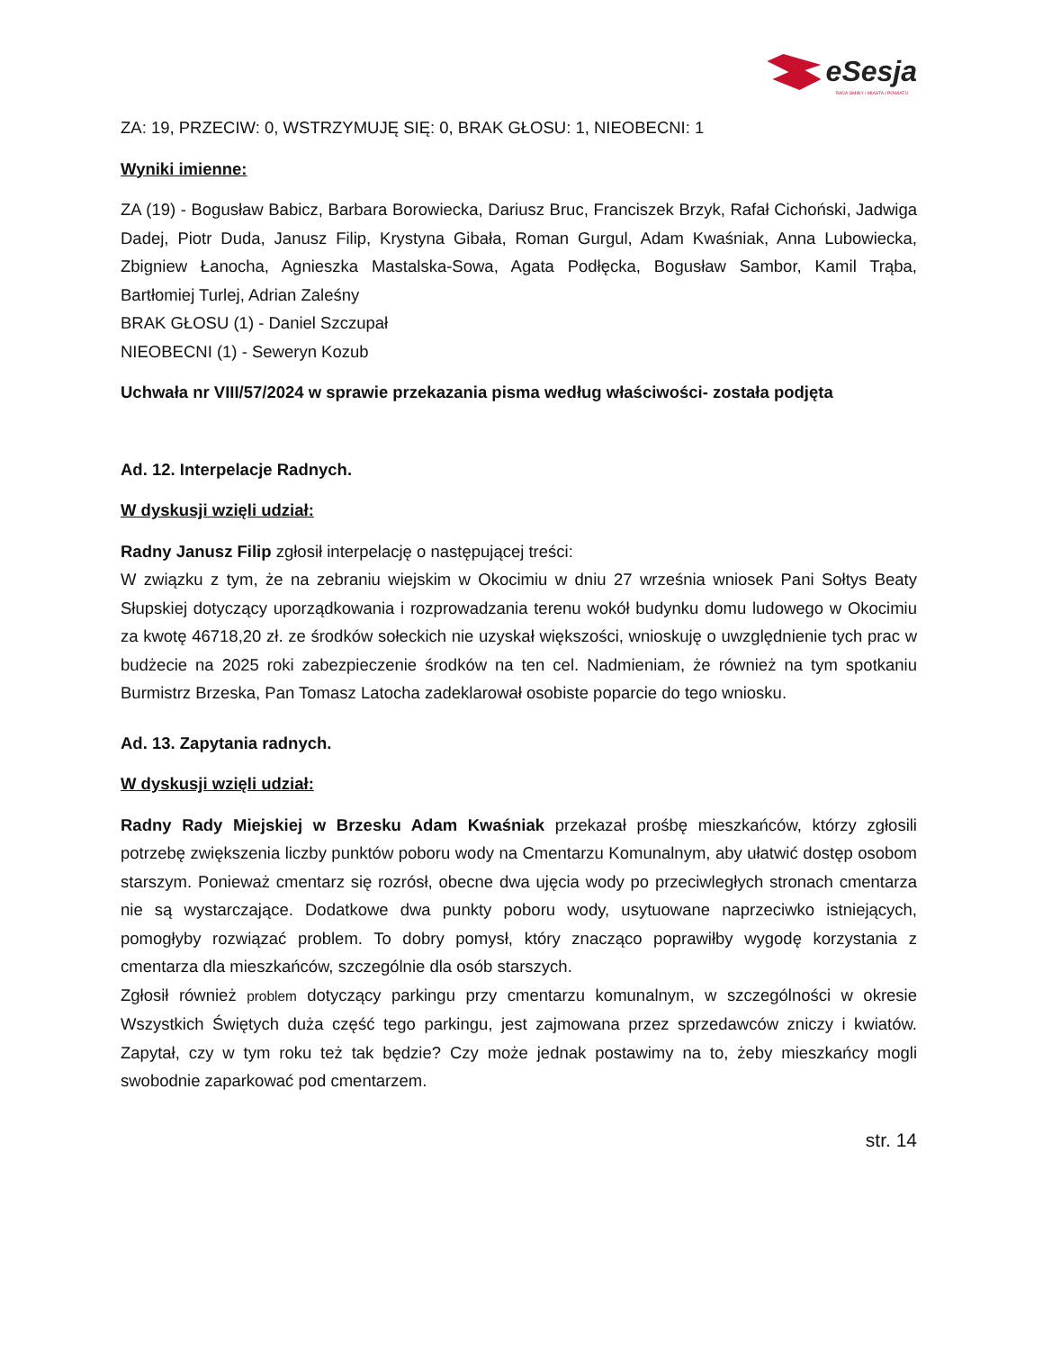eSesja
RADA GMINY / MIASTA / POWIATU
ZA: 19, PRZECIW: 0, WSTRZYMUJĘ SIĘ: 0, BRAK GŁOSU: 1, NIEOBECNI: 1
Wyniki imienne:
ZA (19) - Bogusław Babicz, Barbara Borowiecka, Dariusz Bruc, Franciszek Brzyk, Rafał Cichoński, Jadwiga Dadej, Piotr Duda, Janusz Filip, Krystyna Gibała, Roman Gurgul, Adam Kwaśniak, Anna Lubowiecka, Zbigniew Łanocha, Agnieszka Mastalska-Sowa, Agata Podłęcka, Bogusław Sambor, Kamil Trąba, Bartłomiej Turlej, Adrian Zaleśny
BRAK GŁOSU (1) - Daniel Szczupał
NIEOBECNI (1) - Seweryn Kozub
Uchwała nr VIII/57/2024 w sprawie przekazania pisma według właściwości- została podjęta
Ad. 12. Interpelacje Radnych.
W dyskusji wzięli udział:
Radny Janusz Filip zgłosił interpelację o następującej treści:
W związku z tym, że na zebraniu wiejskim w Okocimiu w dniu 27 września wniosek Pani Sołtys Beaty Słupskiej dotyczący uporządkowania i rozprowadzania terenu wokół budynku domu ludowego w Okocimiu za kwotę 46718,20 zł. ze środków sołeckich nie uzyskał większości, wnioskuję o uwzględnienie tych prac w budżecie na 2025 roki zabezpieczenie środków na ten cel. Nadmieniam, że również na tym spotkaniu Burmistrz Brzeska, Pan Tomasz Latocha zadeklarował osobiste poparcie do tego wniosku.
Ad. 13. Zapytania radnych.
W dyskusji wzięli udział:
Radny Rady Miejskiej w Brzesku Adam Kwaśniak przekazał prośbę mieszkańców, którzy zgłosili potrzebę zwiększenia liczby punktów poboru wody na Cmentarzu Komunalnym, aby ułatwić dostęp osobom starszym. Ponieważ cmentarz się rozrósł, obecne dwa ujęcia wody po przeciwległych stronach cmentarza nie są wystarczające. Dodatkowe dwa punkty poboru wody, usytuowane naprzeciwko istniejących, pomogłyby rozwiązać problem. To dobry pomysł, który znacząco poprawiłby wygodę korzystania z cmentarza dla mieszkańców, szczególnie dla osób starszych.
Zgłosił również problem dotyczący parkingu przy cmentarzu komunalnym, w szczególności w okresie Wszystkich Świętych duża część tego parkingu, jest zajmowana przez sprzedawców zniczy i kwiatów. Zapytał, czy w tym roku też tak będzie? Czy może jednak postawimy na to, żeby mieszkańcy mogli swobodnie zaparkować pod cmentarzem.
str. 14